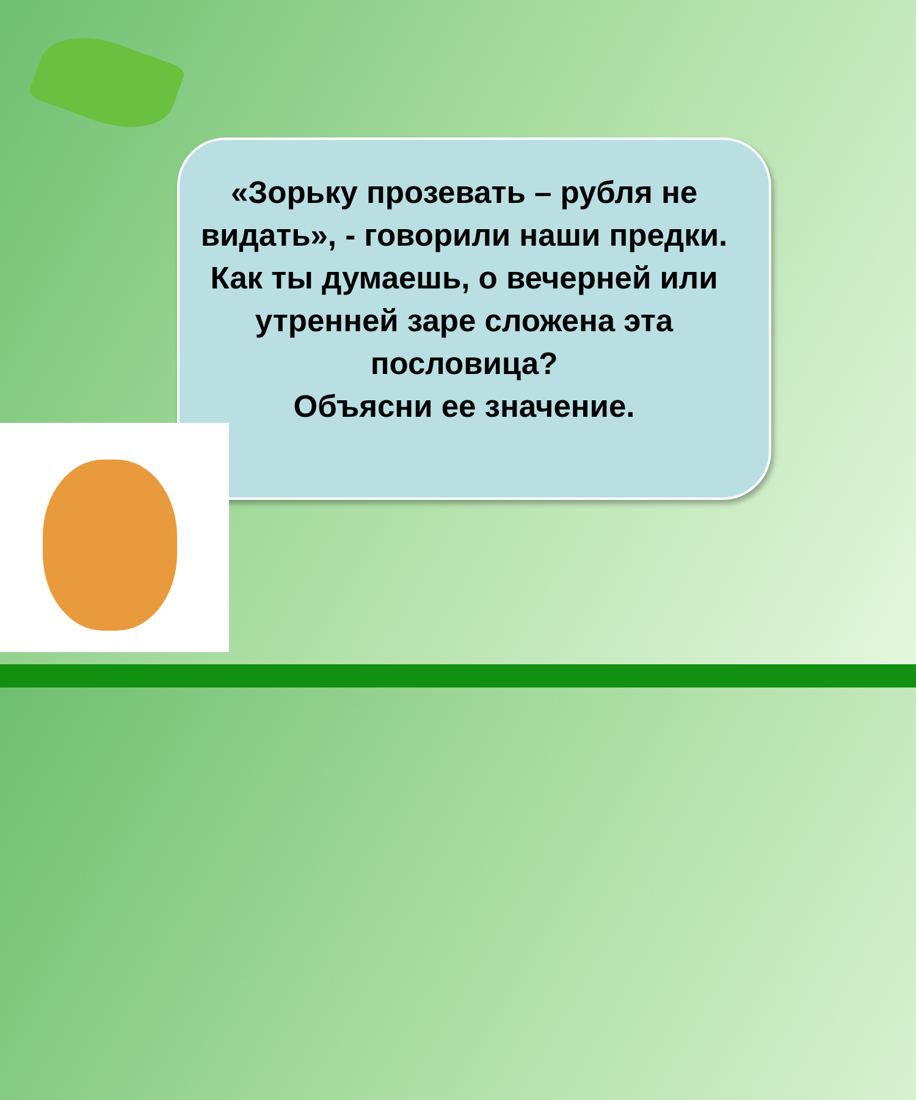«Зорьку прозевать – рубля не видать», - говорили наши предки.
Как ты думаешь, о вечерней или утренней заре сложена эта пословица?
Объясни ее значение.